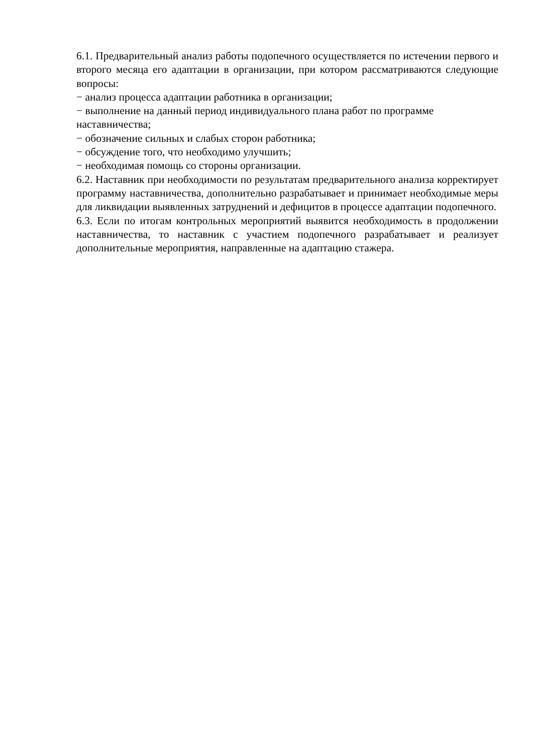6.1. Предварительный анализ работы подопечного осуществляется по истечении первого и второго месяца его адаптации в организации, при котором рассматриваются следующие вопросы:
− анализ процесса адаптации работника в организации;
− выполнение на данный период индивидуального плана работ по программе
наставничества;
− обозначение сильных и слабых сторон работника;
− обсуждение того, что необходимо улучшить;
− необходимая помощь со стороны организации.
6.2. Наставник при необходимости по результатам предварительного анализа корректирует программу наставничества, дополнительно разрабатывает и принимает необходимые меры для ликвидации выявленных затруднений и дефицитов в процессе адаптации подопечного.
6.3. Если по итогам контрольных мероприятий выявится необходимость в продолжении наставничества, то наставник с участием подопечного разрабатывает и реализует дополнительные мероприятия, направленные на адаптацию стажера.